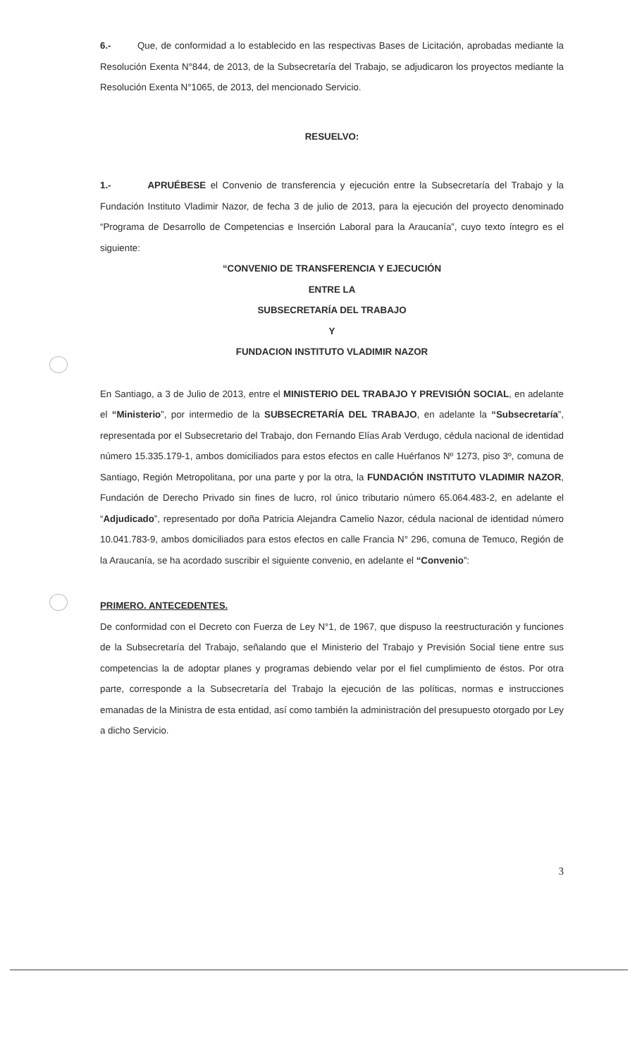6.- Que, de conformidad a lo establecido en las respectivas Bases de Licitación, aprobadas mediante la Resolución Exenta N°844, de 2013, de la Subsecretaría del Trabajo, se adjudicaron los proyectos mediante la Resolución Exenta N°1065, de 2013, del mencionado Servicio.
RESUELVO:
1.- APRUÉBESE el Convenio de transferencia y ejecución entre la Subsecretaría del Trabajo y la Fundación Instituto Vladimir Nazor, de fecha 3 de julio de 2013, para la ejecución del proyecto denominado “Programa de Desarrollo de Competencias e Inserción Laboral para la Araucanía”, cuyo texto íntegro es el siguiente:
“CONVENIO DE TRANSFERENCIA Y EJECUCIÓN
ENTRE LA
SUBSECRETARÍA DEL TRABAJO
Y
FUNDACION INSTITUTO VLADIMIR NAZOR
En Santiago, a 3 de Julio de 2013, entre el MINISTERIO DEL TRABAJO Y PREVISIÓN SOCIAL, en adelante el “Ministerio”, por intermedio de la SUBSECRETARÍA DEL TRABAJO, en adelante la “Subsecretaría”, representada por el Subsecretario del Trabajo, don Fernando Elías Arab Verdugo, cédula nacional de identidad número 15.335.179-1, ambos domiciliados para estos efectos en calle Huérfanos Nº 1273, piso 3º, comuna de Santiago, Región Metropolitana, por una parte y por la otra, la FUNDACIÓN INSTITUTO VLADIMIR NAZOR, Fundación de Derecho Privado sin fines de lucro, rol único tributario número 65.064.483-2, en adelante el “Adjudicado”, representado por doña Patricia Alejandra Camelio Nazor, cédula nacional de identidad número 10.041.783-9, ambos domiciliados para estos efectos en calle Francia N° 296, comuna de Temuco, Región de la Araucanía, se ha acordado suscribir el siguiente convenio, en adelante el “Convenio”:
PRIMERO. ANTECEDENTES.
De conformidad con el Decreto con Fuerza de Ley N°1, de 1967, que dispuso la reestructuración y funciones de la Subsecretaría del Trabajo, señalando que el Ministerio del Trabajo y Previsión Social tiene entre sus competencias la de adoptar planes y programas debiendo velar por el fiel cumplimiento de éstos. Por otra parte, corresponde a la Subsecretaría del Trabajo la ejecución de las políticas, normas e instrucciones emanadas de la Ministra de esta entidad, así como también la administración del presupuesto otorgado por Ley a dicho Servicio.
3